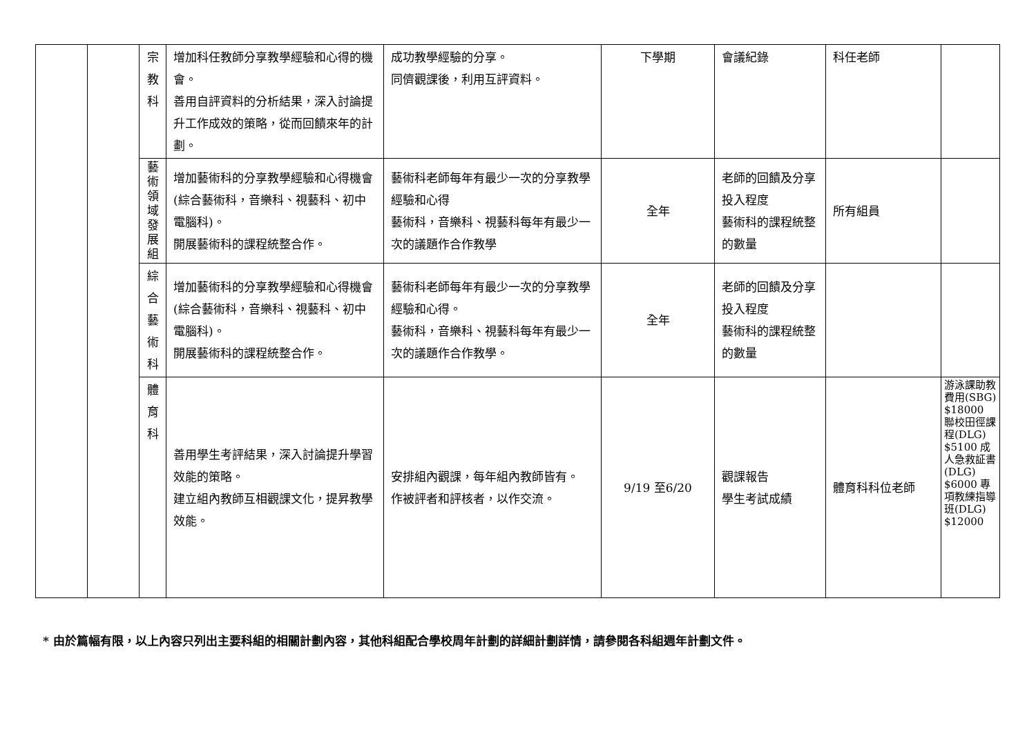| | | 宗 教 科 | 增加科任教師分享教學經驗和心得的機會。 善用自評資料的分析結果，深入討論提升工作成效的策略，從而回饋來年的計劃。 | 成功教學經驗的分享。 同儕觀課後，利用互評資料。 | 下學期 | 會議紀錄 | 科任老師 | |
| | | 藝 術 領 域 發 展 組 | 增加藝術科的分享教學經驗和心得機會(綜合藝術科，音樂科、視藝科、初中電腦科)。 開展藝術科的課程統整合作。 | 藝術科老師每年有最少一次的分享教學經驗和心得 藝術科，音樂科、視藝科每年有最少一次的議題作合作教學 | 全年 | 老師的回饋及分享投入程度 藝術科的課程統整的數量 | 所有組員 | |
| | | 綜 合 藝 術 科 | 增加藝術科的分享教學經驗和心得機會(綜合藝術科，音樂科、視藝科、初中電腦科)。 開展藝術科的課程統整合作。 | 藝術科老師每年有最少一次的分享教學經驗和心得。 藝術科，音樂科、視藝科每年有最少一次的議題作合作教學。 | 全年 | 老師的回饋及分享投入程度 藝術科的課程統整的數量 | | |
| | | 體 育 科 | 善用學生考評結果，深入討論提升學習效能的策略。 建立組內教師互相觀課文化，提昇教學效能。 | 安排組內觀課，每年組內教師皆有。 作被評者和評核者，以作交流。 | 9/19 至6/20 | 觀課報告 學生考試成績 | 體育科科位老師 | 游泳課助教費用(SBG) $18000 聯校田徑課程(DLG) $5100 成人急救証書(DLG) $6000 專項教練指導班(DLG) $12000 |
* 由於篇幅有限，以上內容只列出主要科組的相關計劃內容，其他科組配合學校周年計劃的詳細計劃詳情，請參閱各科組週年計劃文件。